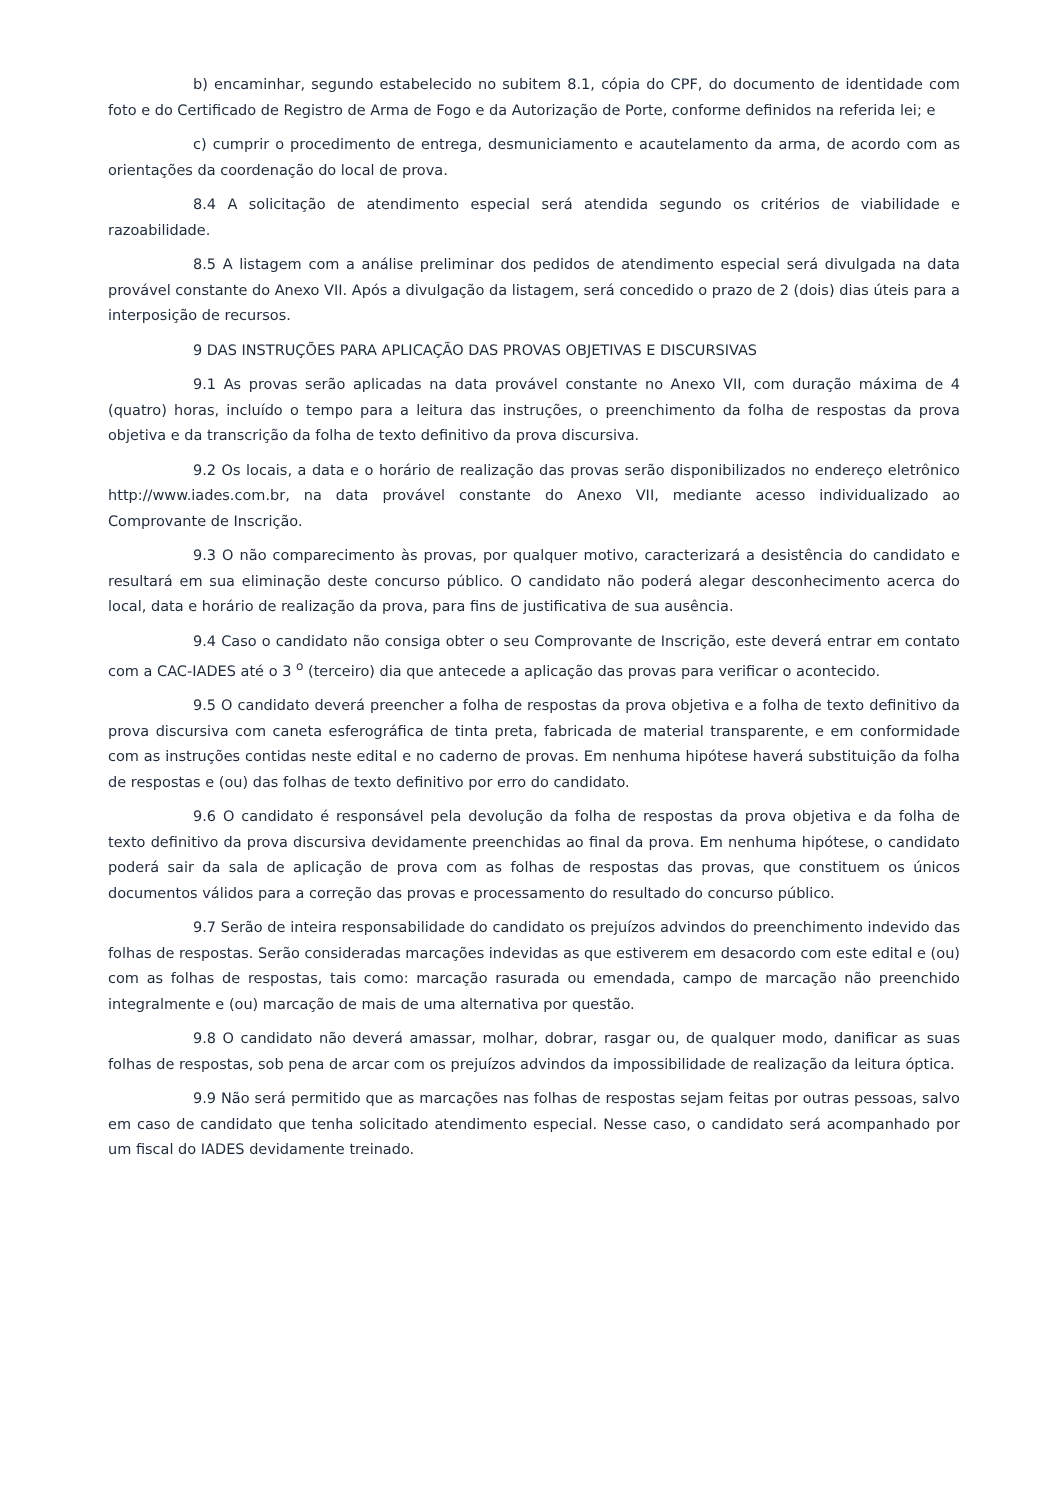b) encaminhar, segundo estabelecido no subitem 8.1, cópia do CPF, do documento de identidade com foto e do Certificado de Registro de Arma de Fogo e da Autorização de Porte, conforme definidos na referida lei; e
c) cumprir o procedimento de entrega, desmuniciamento e acautelamento da arma, de acordo com as orientações da coordenação do local de prova.
8.4 A solicitação de atendimento especial será atendida segundo os critérios de viabilidade e razoabilidade.
8.5 A listagem com a análise preliminar dos pedidos de atendimento especial será divulgada na data provável constante do Anexo VII. Após a divulgação da listagem, será concedido o prazo de 2 (dois) dias úteis para a interposição de recursos.
9 DAS INSTRUÇÕES PARA APLICAÇÃO DAS PROVAS OBJETIVAS E DISCURSIVAS
9.1 As provas serão aplicadas na data provável constante no Anexo VII, com duração máxima de 4 (quatro) horas, incluído o tempo para a leitura das instruções, o preenchimento da folha de respostas da prova objetiva e da transcrição da folha de texto definitivo da prova discursiva.
9.2 Os locais, a data e o horário de realização das provas serão disponibilizados no endereço eletrônico http://www.iades.com.br, na data provável constante do Anexo VII, mediante acesso individualizado ao Comprovante de Inscrição.
9.3 O não comparecimento às provas, por qualquer motivo, caracterizará a desistência do candidato e resultará em sua eliminação deste concurso público. O candidato não poderá alegar desconhecimento acerca do local, data e horário de realização da prova, para fins de justificativa de sua ausência.
9.4 Caso o candidato não consiga obter o seu Comprovante de Inscrição, este deverá entrar em contato com a CAC-IADES até o 3 <sup>o</sup> (terceiro) dia que antecede a aplicação das provas para verificar o acontecido.
9.5 O candidato deverá preencher a folha de respostas da prova objetiva e a folha de texto definitivo da prova discursiva com caneta esferográfica de tinta preta, fabricada de material transparente, e em conformidade com as instruções contidas neste edital e no caderno de provas. Em nenhuma hipótese haverá substituição da folha de respostas e (ou) das folhas de texto definitivo por erro do candidato.
9.6 O candidato é responsável pela devolução da folha de respostas da prova objetiva e da folha de texto definitivo da prova discursiva devidamente preenchidas ao final da prova. Em nenhuma hipótese, o candidato poderá sair da sala de aplicação de prova com as folhas de respostas das provas, que constituem os únicos documentos válidos para a correção das provas e processamento do resultado do concurso público.
9.7 Serão de inteira responsabilidade do candidato os prejuízos advindos do preenchimento indevido das folhas de respostas. Serão consideradas marcações indevidas as que estiverem em desacordo com este edital e (ou) com as folhas de respostas, tais como: marcação rasurada ou emendada, campo de marcação não preenchido integralmente e (ou) marcação de mais de uma alternativa por questão.
9.8 O candidato não deverá amassar, molhar, dobrar, rasgar ou, de qualquer modo, danificar as suas folhas de respostas, sob pena de arcar com os prejuízos advindos da impossibilidade de realização da leitura óptica.
9.9 Não será permitido que as marcações nas folhas de respostas sejam feitas por outras pessoas, salvo em caso de candidato que tenha solicitado atendimento especial. Nesse caso, o candidato será acompanhado por um fiscal do IADES devidamente treinado.